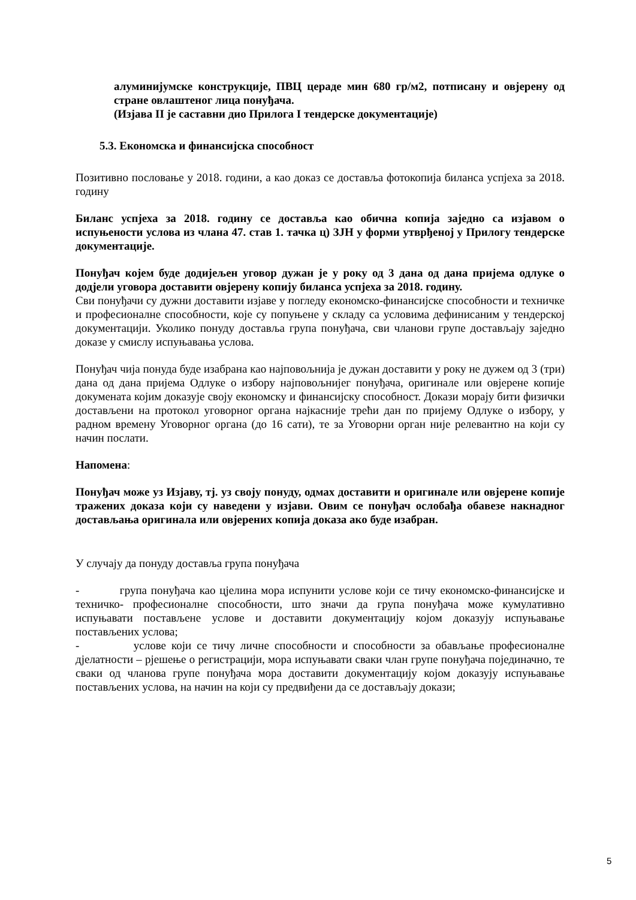алуминијумске конструкције, ПВЦ цераде мин 680 гр/м2, потписану и овјерену од стране овлаштеног лица понуђача.
(Изјава II је саставни дио Прилога I тендерске документације)
5.3. Економска и финансијска способност
Позитивно пословање у 2018. години, а као доказ се доставља фотокопија биланса успјеха за 2018. годину
Биланс успјеха за 2018. годину се доставља као обична копија заједно са изјавом о испуњености услова из члана 47. став 1. тачка ц) ЗЈН у форми утврђеној у Прилогу тендерске документације.
Понуђач којем буде додијељен уговор дужан је у року од 3 дана од дана пријема одлуке о додјели уговора доставити овјерену копију биланса успјеха за 2018. годину.
Сви понуђачи су дужни доставити изјаве у погледу економско-финансијске способности и техничке и професионалне способности, које су попуњене у складу са условима дефинисаним у тендерској документацији. Уколико понуду доставља група понуђача, сви чланови групе достављају заједно доказе у смислу испуњавања услова.
Понуђач чија понуда буде изабрана као најповољнија је дужан доставити у року не дужем од 3 (три) дана од дана пријема Одлуке о избору најповољнијег понуђача, оригинале или овјерене копије докумената којим доказује своју економску и финансијску способност. Докази морају бити физички достављени на протокол уговорног органа најкасније трећи дан по пријему Одлуке о избору, у радном времену Уговорног органа (до 16 сати), те за Уговорни орган није релевантно на који су начин послати.
Напомена:
Понуђач може уз Изјаву, тј. уз своју понуду, одмах доставити и оригинале или овјерене копије тражених доказа који су наведени у изјави. Овим се понуђач ослобађа обавезе накнадног достављања оригинала или овјерених копија доказа ако буде изабран.
У случају да понуду доставља група понуђача
- група понуђача као цјелина мора испунити услове који се тичу економско-финансијске и техничко- професионалне способности, што значи да група понуђача може кумулативно испуњавати постављене услове и доставити документацију којом доказују испуњавање постављених услова;
- услове који се тичу личне способности и способности за обављање професионалне дјелатности – рјешење о регистрацији, мора испуњавати сваки члан групе понуђача појединачно, те сваки од чланова групе понуђача мора доставити документацију којом доказују испуњавање постављених услова, на начин на који су предвиђени да се достављају докази;
5